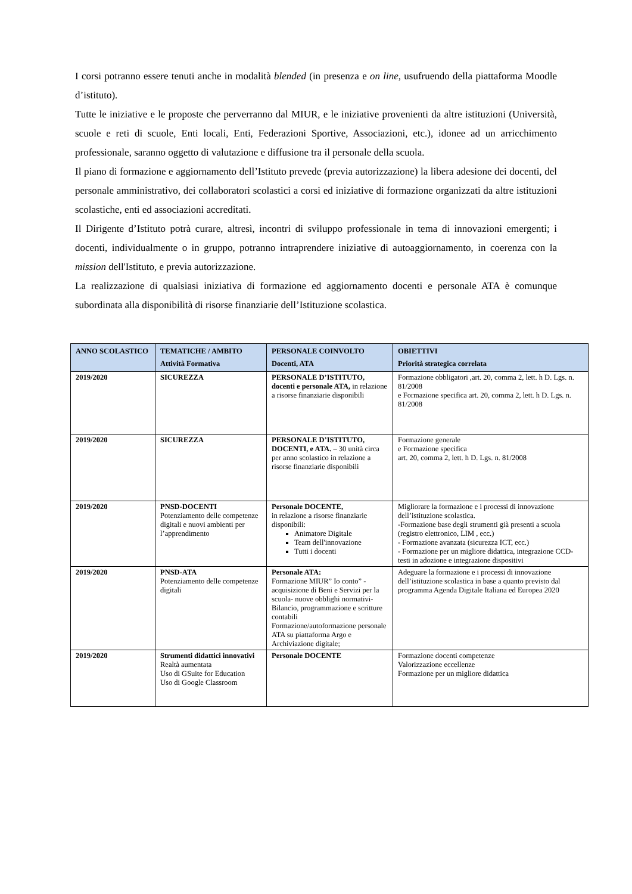I corsi potranno essere tenuti anche in modalità blended (in presenza e on line, usufruendo della piattaforma Moodle d’istituto).
Tutte le iniziative e le proposte che perverranno dal MIUR, e le iniziative provenienti da altre istituzioni (Università, scuole e reti di scuole, Enti locali, Enti, Federazioni Sportive, Associazioni, etc.), idonee ad un arricchimento professionale, saranno oggetto di valutazione e diffusione tra il personale della scuola.
Il piano di formazione e aggiornamento dell’Istituto prevede (previa autorizzazione) la libera adesione dei docenti, del personale amministrativo, dei collaboratori scolastici a corsi ed iniziative di formazione organizzati da altre istituzioni scolastiche, enti ed associazioni accreditati.
Il Dirigente d’Istituto potrà curare, altresì, incontri di sviluppo professionale in tema di innovazioni emergenti; i docenti, individualmente o in gruppo, potranno intraprendere iniziative di autoaggiornamento, in coerenza con la mission dell'Istituto, e previa autorizzazione.
La realizzazione di qualsiasi iniziativa di formazione ed aggiornamento docenti e personale ATA è comunque subordinata alla disponibilità di risorse finanziarie dell’Istituzione scolastica.
| ANNO SCOLASTICO | TEMATICHE / AMBITO Attività Formativa | PERSONALE COINVOLTO Docenti, ATA | OBIETTIVI Priorità strategica correlata |
| --- | --- | --- | --- |
| 2019/2020 | SICUREZZA | PERSONALE D’ISTITUTO, docenti e personale ATA, in relazione a risorse finanziarie disponibili | Formazione obbligatori ,art. 20, comma 2, lett. h D. Lgs. n. 81/2008 e Formazione specifica art. 20, comma 2, lett. h D. Lgs. n. 81/2008 |
| 2019/2020 | SICUREZZA | PERSONALE D’ISTITUTO, DOCENTI, e ATA. – 30 unità circa per anno scolastico in relazione a risorse finanziarie disponibili | Formazione generale e Formazione specifica art. 20, comma 2, lett. h D. Lgs. n. 81/2008 |
| 2019/2020 | PNSD-DOCENTI Potenziamento delle competenze digitali e nuovi ambienti per l’apprendimento | Personale DOCENTE, in relazione a risorse finanziarie disponibili: Animatore Digitale Team dell'innovazione Tutti i docenti | Migliorare la formazione e i processi di innovazione dell’istituzione scolastica. -Formazione base degli strumenti già presenti a scuola (registro elettronico, LIM , ecc.) - Formazione avanzata (sicurezza ICT, ecc.) - Formazione per un migliore didattica, integrazione CCD- testi in adozione e integrazione dispositivi |
| 2019/2020 | PNSD-ATA Potenziamento delle competenze digitali | Personale ATA: Formazione MIUR” Io conto” - acquisizione di Beni e Servizi per la scuola- nuove obblighi normativi- Bilancio, programmazione e scritture contabili Formazione/autoformazione personale ATA su piattaforma Argo e Archiviazione digitale; | Adeguare la formazione e i processi di innovazione dell’istituzione scolastica in base a quanto previsto dal programma Agenda Digitale Italiana ed Europea 2020 |
| 2019/2020 | Strumenti didattici innovativi Realtà aumentata Uso di GSuite for Education Uso di Google Classroom | Personale DOCENTE | Formazione docenti competenze Valorizzazione eccellenze Formazione per un migliore didattica |